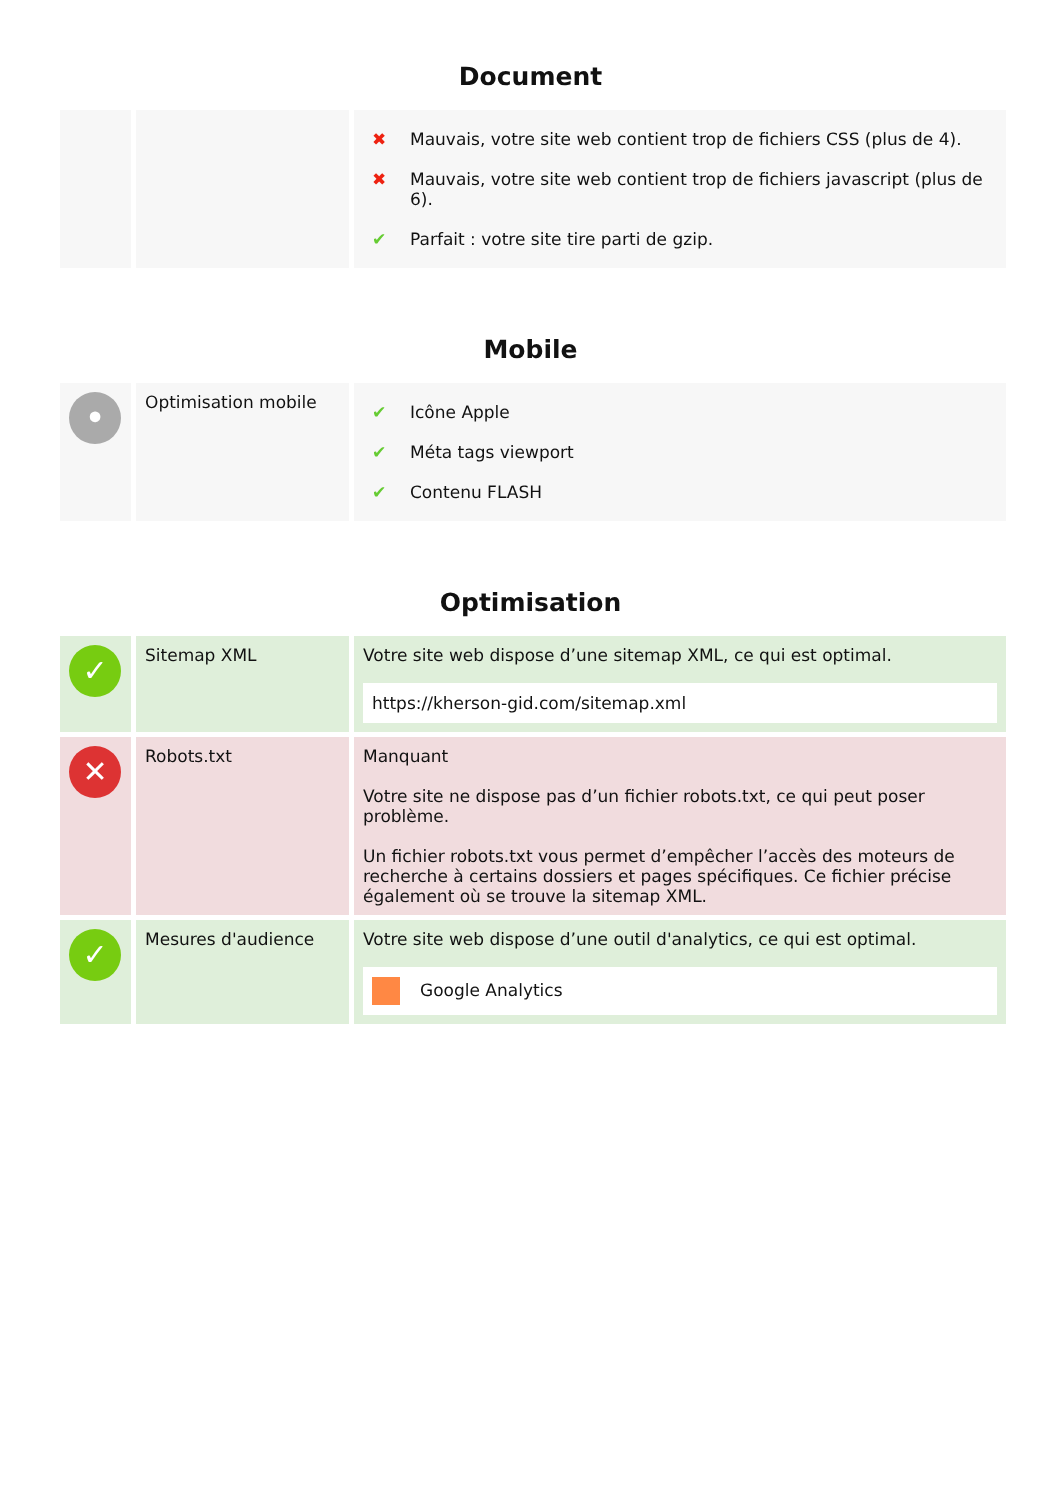Document
| | | / ✖ / Mauvais, votre site web contient trop de fichiers CSS (plus de 4). / / ✖ / Mauvais, votre site web contient trop de fichiers javascript (plus de 6). / / ✔ / Parfait : votre site tire parti de gzip. / |
Mobile
| • | Optimisation mobile | / ✔ / Icône Apple / / ✔ / Méta tags viewport / / ✔ / Contenu FLASH / |
Optimisation
| ✓ | Sitemap XML | Votre site web dispose d’une sitemap XML, ce qui est optimal. https://kherson-gid.com/sitemap.xml |
| ✕ | Robots.txt | Manquant Votre site ne dispose pas d’un fichier robots.txt, ce qui peut poser problème. Un fichier robots.txt vous permet d’empêcher l’accès des moteurs de recherche à certains dossiers et pages spécifiques. Ce fichier précise également où se trouve la sitemap XML. |
| ✓ | Mesures d'audience | Votre site web dispose d’une outil d'analytics, ce qui est optimal. Google Analytics |